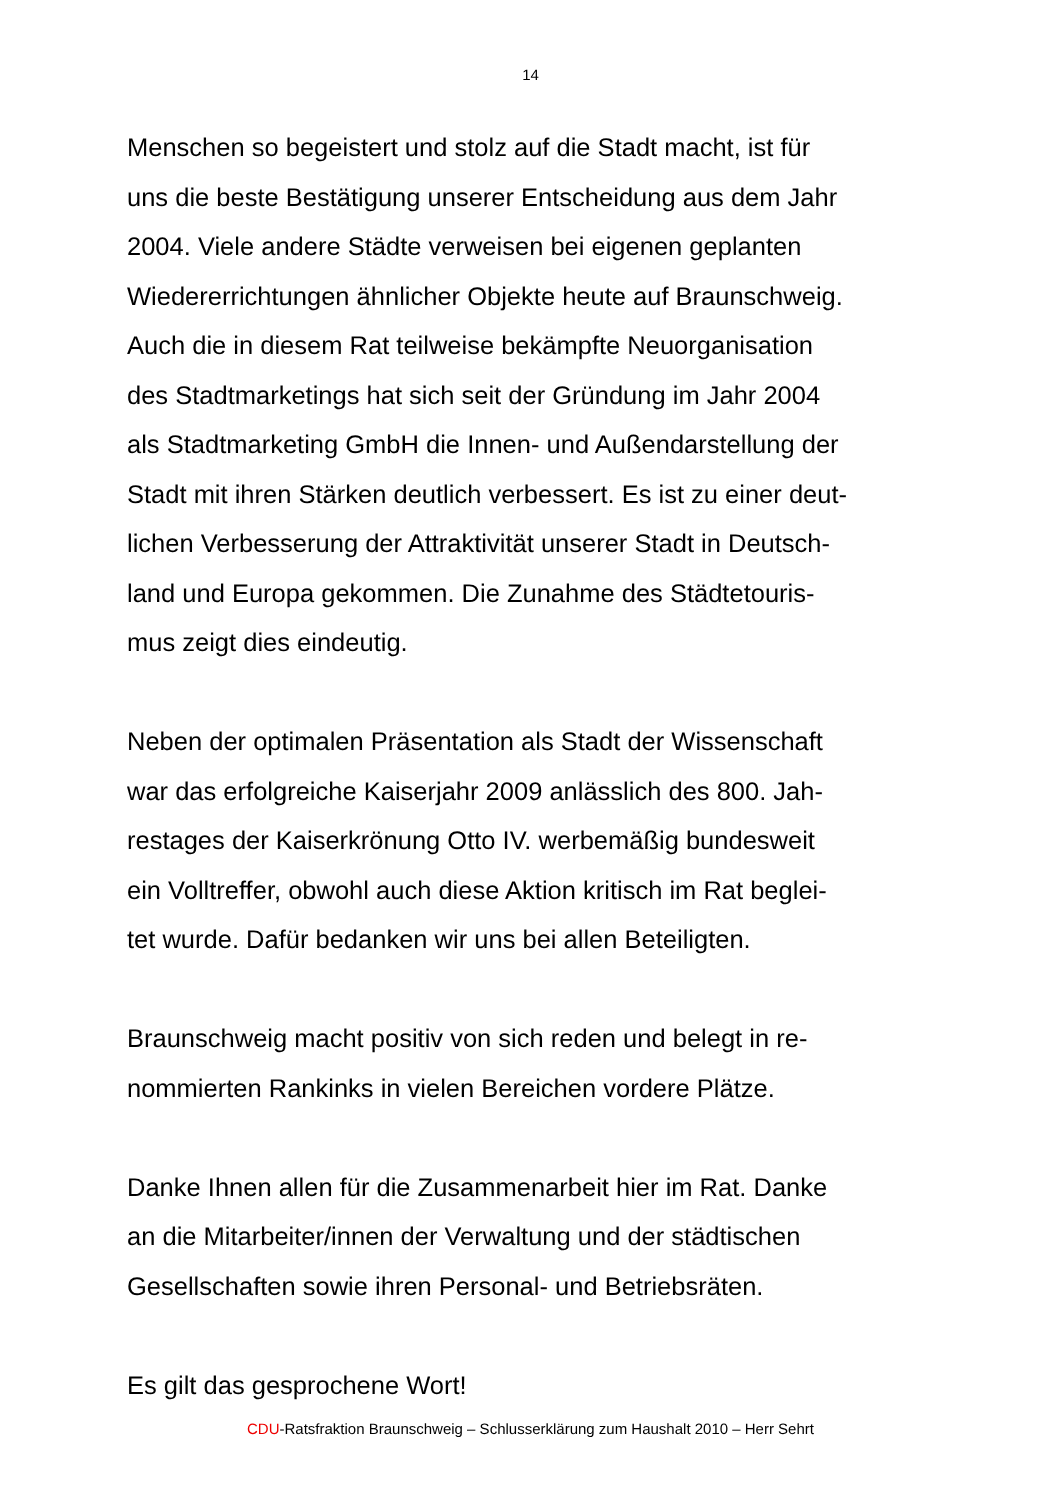14
Menschen so begeistert und stolz auf die Stadt macht, ist für
uns die beste Bestätigung unserer Entscheidung aus dem Jahr
2004. Viele andere Städte verweisen bei eigenen geplanten
Wiedererrichtungen ähnlicher Objekte heute auf Braunschweig.
Auch die in diesem Rat teilweise bekämpfte Neuorganisation
des Stadtmarketings hat sich seit der Gründung im Jahr 2004
als Stadtmarketing GmbH die Innen- und Außendarstellung der
Stadt mit ihren Stärken deutlich verbessert. Es ist zu einer deut-
lichen Verbesserung der Attraktivität unserer Stadt in Deutsch-
land und Europa gekommen. Die Zunahme des Städtetouris-
mus zeigt dies eindeutig.
Neben der optimalen Präsentation als Stadt der Wissenschaft
war das erfolgreiche Kaiserjahr 2009 anlässlich des 800. Jah-
restages der Kaiserkrönung Otto IV. werbemäßig bundesweit
ein Volltreffer, obwohl auch diese Aktion kritisch im Rat beglei-
tet wurde. Dafür bedanken wir uns bei allen Beteiligten.
Braunschweig macht positiv von sich reden und belegt in re-
nommierten Rankinks in vielen Bereichen vordere Plätze.
Danke Ihnen allen für die Zusammenarbeit hier im Rat. Danke
an die Mitarbeiter/innen der Verwaltung und der städtischen
Gesellschaften sowie ihren Personal- und Betriebsräten.
Es gilt das gesprochene Wort!
CDU-Ratsfraktion Braunschweig – Schlusserklärung zum Haushalt 2010 – Herr Sehrt